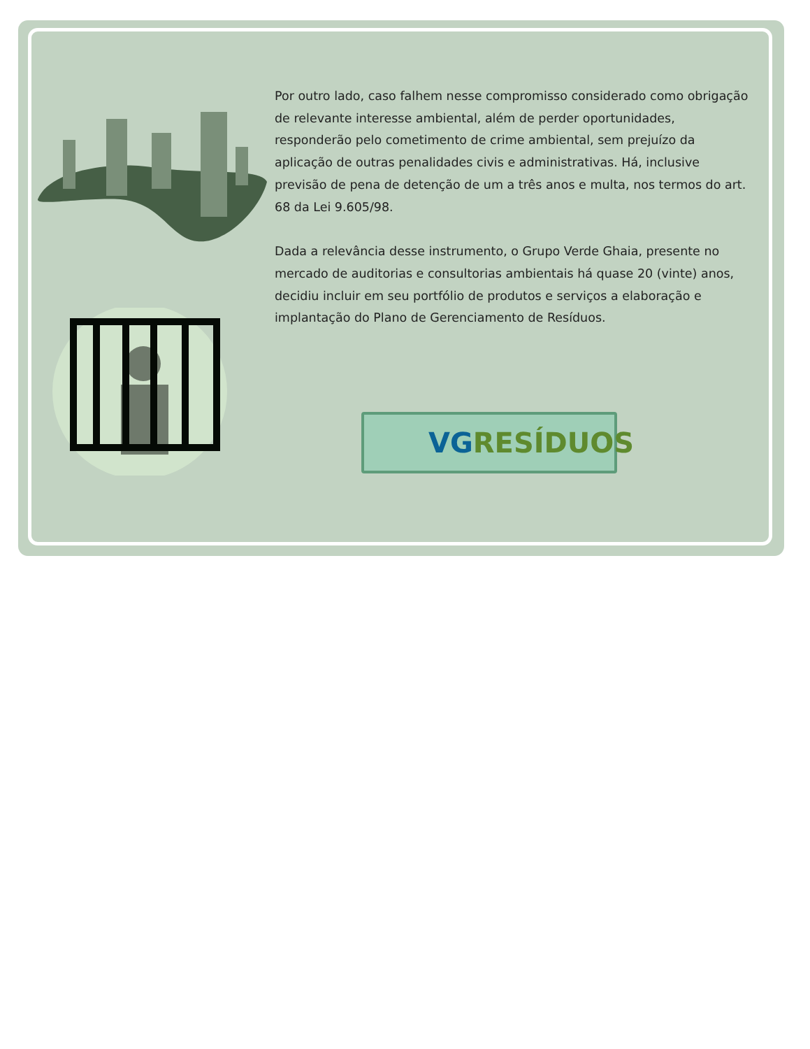Por outro lado, caso falhem nesse compromisso considerado como obrigação de relevante interesse ambiental, além de perder oportunidades, responderão pelo cometimento de crime ambiental, sem prejuízo da aplicação de outras penalidades civis e administrativas. Há, inclusive previsão de pena de detenção de um a três anos e multa, nos termos do art. 68 da Lei 9.605/98.
Dada a relevância desse instrumento, o Grupo Verde Ghaia, presente no mercado de auditorias e consultorias ambientais há quase 20 (vinte) anos, decidiu incluir em seu portfólio de produtos e serviços a elaboração e implantação do Plano de Gerenciamento de Resíduos.
VG RESÍDUOS